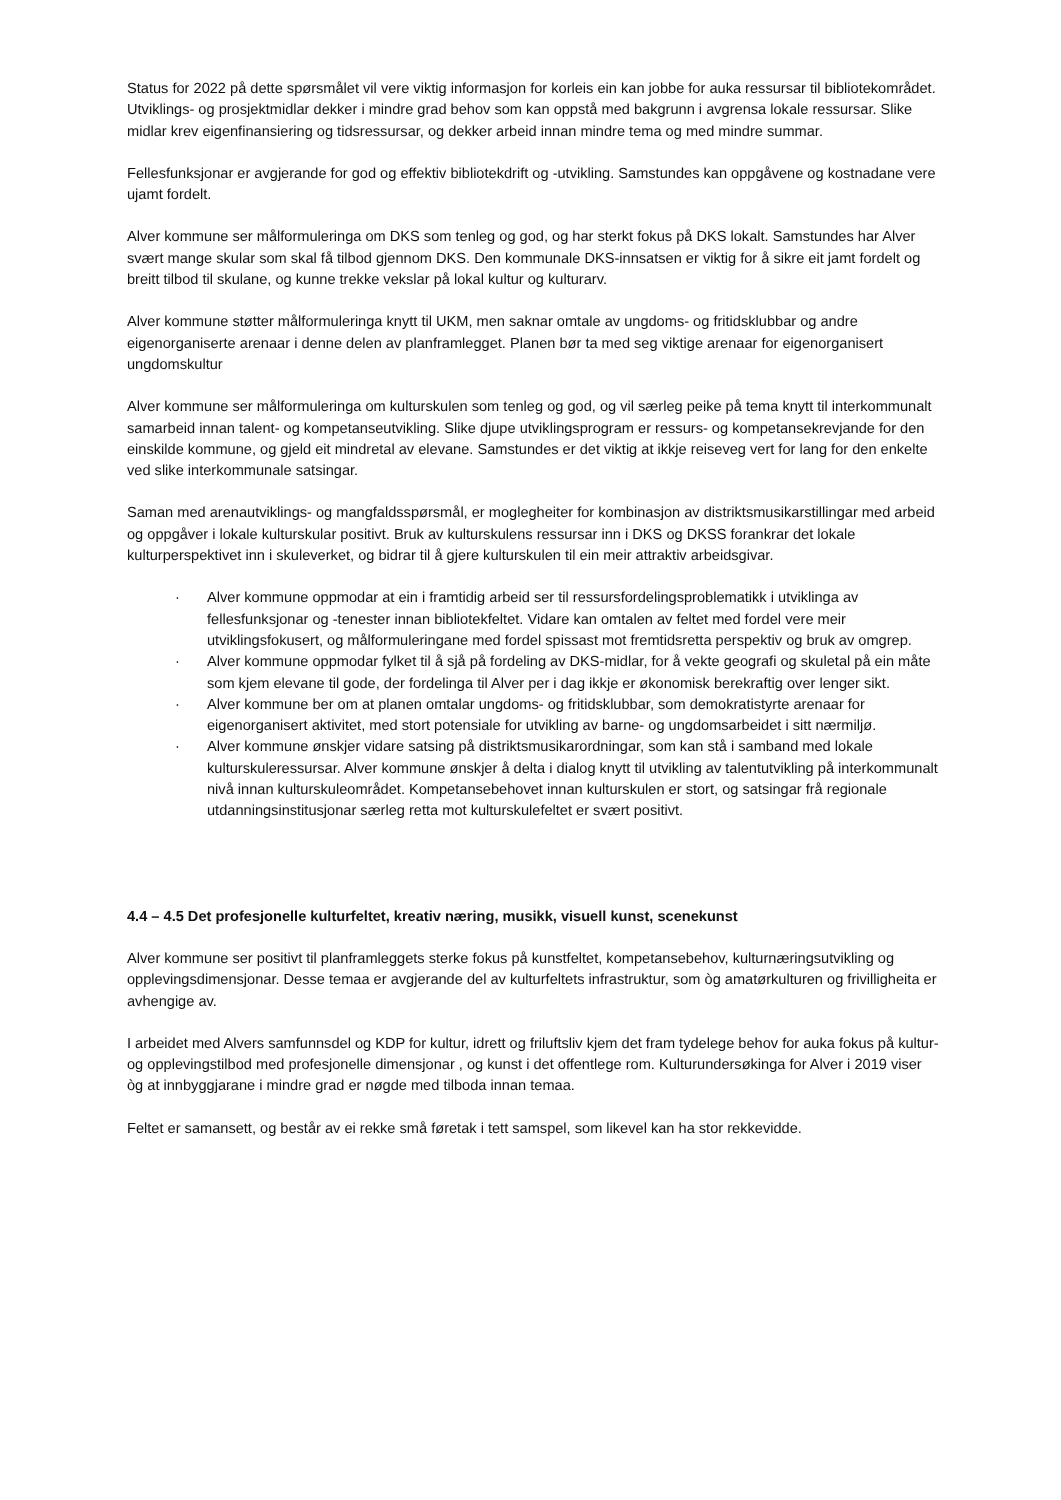Status for 2022 på dette spørsmålet vil vere viktig informasjon for korleis ein kan jobbe for auka ressursar til bibliotekområdet. Utviklings- og prosjektmidlar dekker i mindre grad behov som kan oppstå med bakgrunn i avgrensa lokale ressursar. Slike midlar krev eigenfinansiering og tidsressursar, og dekker arbeid innan mindre tema og med mindre summar.
Fellesfunksjonar er avgjerande for god og effektiv bibliotekdrift og -utvikling. Samstundes kan oppgåvene og kostnadane vere ujamt fordelt.
Alver kommune ser målformuleringa om DKS som tenleg og god, og har sterkt fokus på DKS lokalt. Samstundes har Alver svært mange skular som skal få tilbod gjennom DKS. Den kommunale DKS-innsatsen er viktig for å sikre eit jamt fordelt og breitt tilbod til skulane, og kunne trekke vekslar på lokal kultur og kulturarv.
Alver kommune støtter målformuleringa knytt til UKM, men saknar omtale av ungdoms- og fritidsklubbar og andre eigenorganiserte arenaar i denne delen av planframlegget. Planen bør ta med seg viktige arenaar for eigenorganisert ungdomskultur
Alver kommune ser målformuleringa om kulturskulen som tenleg og god, og vil særleg peike på tema knytt til interkommunalt samarbeid innan talent- og kompetanseutvikling. Slike djupe utviklingsprogram er ressurs- og kompetansekrevjande for den einskilde kommune, og gjeld eit mindretal av elevane. Samstundes er det viktig at ikkje reiseveg vert for lang for den enkelte ved slike interkommunale satsingar.
Saman med arenautviklings- og mangfaldsspørsmål, er moglegheiter for kombinasjon av distriktsmusikarstillingar med arbeid og oppgåver i lokale kulturskular positivt. Bruk av kulturskulens ressursar inn i DKS og DKSS forankrar det lokale kulturperspektivet inn i skuleverket, og bidrar til å gjere kulturskulen til ein meir attraktiv arbeidsgivar.
· Alver kommune oppmodar at ein i framtidig arbeid ser til ressursfordelingsproblematikk i utviklinga av fellesfunksjonar og -tenester innan bibliotekfeltet. Vidare kan omtalen av feltet med fordel vere meir utviklingsfokusert, og målformuleringane med fordel spissast mot fremtidsretta perspektiv og bruk av omgrep.
· Alver kommune oppmodar fylket til å sjå på fordeling av DKS-midlar, for å vekte geografi og skuletal på ein måte som kjem elevane til gode, der fordelinga til Alver per i dag ikkje er økonomisk berekraftig over lenger sikt.
· Alver kommune ber om at planen omtalar ungdoms- og fritidsklubbar, som demokratistyrte arenaar for eigenorganisert aktivitet, med stort potensiale for utvikling av barne- og ungdomsarbeidet i sitt nærmiljø.
· Alver kommune ønskjer vidare satsing på distriktsmusikarordningar, som kan stå i samband med lokale kulturskuleressursar. Alver kommune ønskjer å delta i dialog knytt til utvikling av talentutvikling på interkommunalt nivå innan kulturskuleområdet. Kompetansebehovet innan kulturskulen er stort, og satsingar frå regionale utdanningsinstitusjonar særleg retta mot kulturskulefeltet er svært positivt.
4.4 – 4.5 Det profesjonelle kulturfeltet, kreativ næring, musikk, visuell kunst, scenekunst
Alver kommune ser positivt til planframleggets sterke fokus på kunstfeltet, kompetansebehov, kulturnæringsutvikling og opplevingsdimensjonar. Desse temaa er avgjerande del av kulturfeltets infrastruktur, som òg amatørkulturen og frivilligheita er avhengige av.
I arbeidet med Alvers samfunnsdel og KDP for kultur, idrett og friluftsliv kjem det fram tydelege behov for auka fokus på kultur- og opplevingstilbod med profesjonelle dimensjonar , og kunst i det offentlege rom. Kulturundersøkinga for Alver i 2019 viser òg at innbyggjarane i mindre grad er nøgde med tilboda innan temaa.
Feltet er samansett, og består av ei rekke små føretak i tett samspel, som likevel kan ha stor rekkevidde.